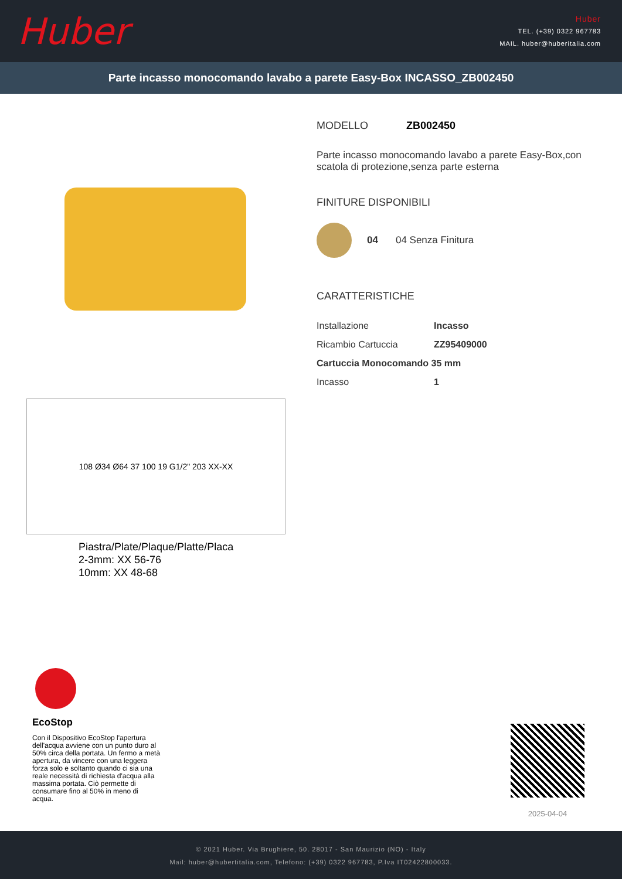Huber
Huber
TEL. (+39) 0322 967783
MAIL. huber@huberitalia.com
Parte incasso monocomando lavabo a parete Easy-Box INCASSO_ZB002450
108 Ø34 Ø64 37 100 19 G1/2" 203 XX-XX
Piastra/Plate/Plaque/Platte/Placa
2-3mm: XX 56-76
10mm: XX 48-68
MODELLO ZB002450
Parte incasso monocomando lavabo a parete Easy-Box,con scatola di protezione,senza parte esterna
FINITURE DISPONIBILI
04 04 Senza Finitura
CARATTERISTICHE
| Installazione | Incasso |
| Ricambio Cartuccia | ZZ95409000 |
| Cartuccia Monocomando 35 mm | |
| Incasso | 1 |
EcoStop
Con il Dispositivo EcoStop l'apertura dell'acqua avviene con un punto duro al 50% circa della portata. Un fermo a metà apertura, da vincere con una leggera forza solo e soltanto quando ci sia una reale necessità di richiesta d'acqua alla massima portata. Ciò permette di consumare fino al 50% in meno di acqua.
2025-04-04
© 2021 Huber. Via Brughiere, 50. 28017 - San Maurizio (NO) - Italy
Mail: huber@hubertitalia.com, Telefono: (+39) 0322 967783, P.Iva IT02422800033.